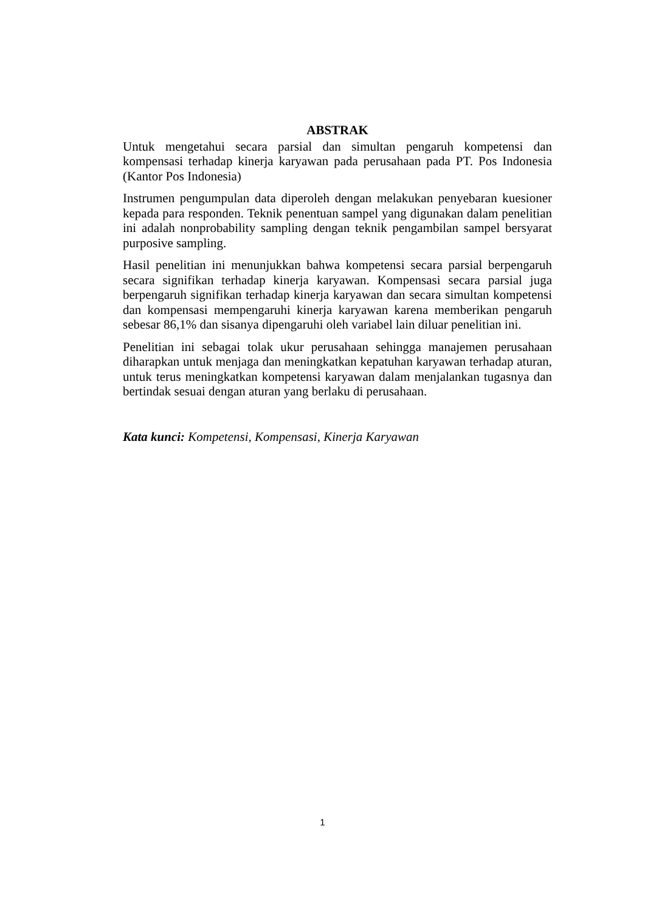ABSTRAK
Untuk mengetahui secara parsial dan simultan pengaruh kompetensi dan kompensasi terhadap kinerja karyawan pada perusahaan pada PT. Pos Indonesia (Kantor Pos Indonesia)
Instrumen pengumpulan data diperoleh dengan melakukan penyebaran kuesioner kepada para responden. Teknik penentuan sampel yang digunakan dalam penelitian ini adalah nonprobability sampling dengan teknik pengambilan sampel bersyarat purposive sampling.
Hasil penelitian ini menunjukkan bahwa kompetensi secara parsial berpengaruh secara signifikan terhadap kinerja karyawan. Kompensasi secara parsial juga berpengaruh signifikan terhadap kinerja karyawan dan secara simultan kompetensi dan kompensasi mempengaruhi kinerja karyawan karena memberikan pengaruh sebesar 86,1% dan sisanya dipengaruhi oleh variabel lain diluar penelitian ini.
Penelitian ini sebagai tolak ukur perusahaan sehingga manajemen perusahaan diharapkan untuk menjaga dan meningkatkan kepatuhan karyawan terhadap aturan, untuk terus meningkatkan kompetensi karyawan dalam menjalankan tugasnya dan bertindak sesuai dengan aturan yang berlaku di perusahaan.
Kata kunci: Kompetensi, Kompensasi, Kinerja Karyawan
1